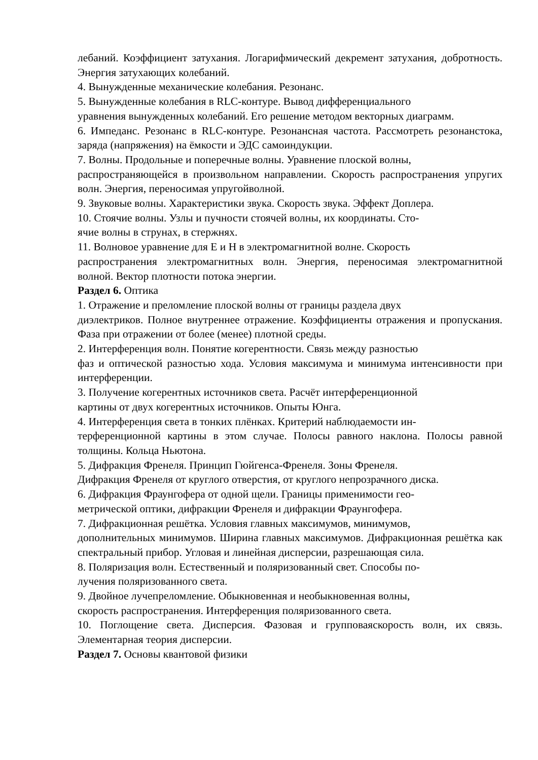лебаний. Коэффициент затухания. Логарифмический декремент затухания, добротность. Энергия затухающих колебаний.
4. Вынужденные механические колебания. Резонанс.
5. Вынужденные колебания в RLC-контуре. Вывод дифференциального
уравнения вынужденных колебаний. Его решение методом векторных диаграмм.
6. Импеданс. Резонанс в RLC-контуре. Резонансная частота. Рассмотреть резонанстока, заряда (напряжения) на ёмкости и ЭДС самоиндукции.
7. Волны. Продольные и поперечные волны. Уравнение плоской волны,
распространяющейся в произвольном направлении. Скорость распространения упругих волн. Энергия, переносимая упругойволной.
9. Звуковые волны. Характеристики звука. Скорость звука. Эффект Доплера.
10. Стоячие волны. Узлы и пучности стоячей волны, их координаты. Сто-
ячие волны в струнах, в стержнях.
11. Волновое уравнение для Е и Н в электромагнитной волне. Скорость
распространения электромагнитных волн. Энергия, переносимая электромагнитной волной. Вектор плотности потока энергии.
Раздел 6. Оптика
1. Отражение и преломление плоской волны от границы раздела двух
диэлектриков. Полное внутреннее отражение. Коэффициенты отражения и пропускания. Фаза при отражении от более (менее) плотной среды.
2. Интерференция волн. Понятие когерентности. Связь между разностью
фаз и оптической разностью хода. Условия максимума и минимума интенсивности при интерференции.
3. Получение когерентных источников света. Расчёт интерференционной
картины от двух когерентных источников. Опыты Юнга.
4. Интерференция света в тонких плёнках. Критерий наблюдаемости ин-
терференционной картины в этом случае. Полосы равного наклона. Полосы равной толщины. Кольца Ньютона.
5. Дифракция Френеля. Принцип Гюйгенса-Френеля. Зоны Френеля.
Дифракция Френеля от круглого отверстия, от круглого непрозрачного диска.
6. Дифракция Фраунгофера от одной щели. Границы применимости гео-
метрической оптики, дифракции Френеля и дифракции Фраунгофера.
7. Дифракционная решётка. Условия главных максимумов, минимумов,
дополнительных минимумов. Ширина главных максимумов. Дифракционная решётка как спектральный прибор. Угловая и линейная дисперсии, разрешающая сила.
8. Поляризация волн. Естественный и поляризованный свет. Способы по-
лучения поляризованного света.
9. Двойное лучепреломление. Обыкновенная и необыкновенная волны,
скорость распространения. Интерференция поляризованного света.
10. Поглощение света. Дисперсия. Фазовая и групповаяскорость волн, их связь. Элементарная теория дисперсии.
Раздел 7. Основы квантовой физики